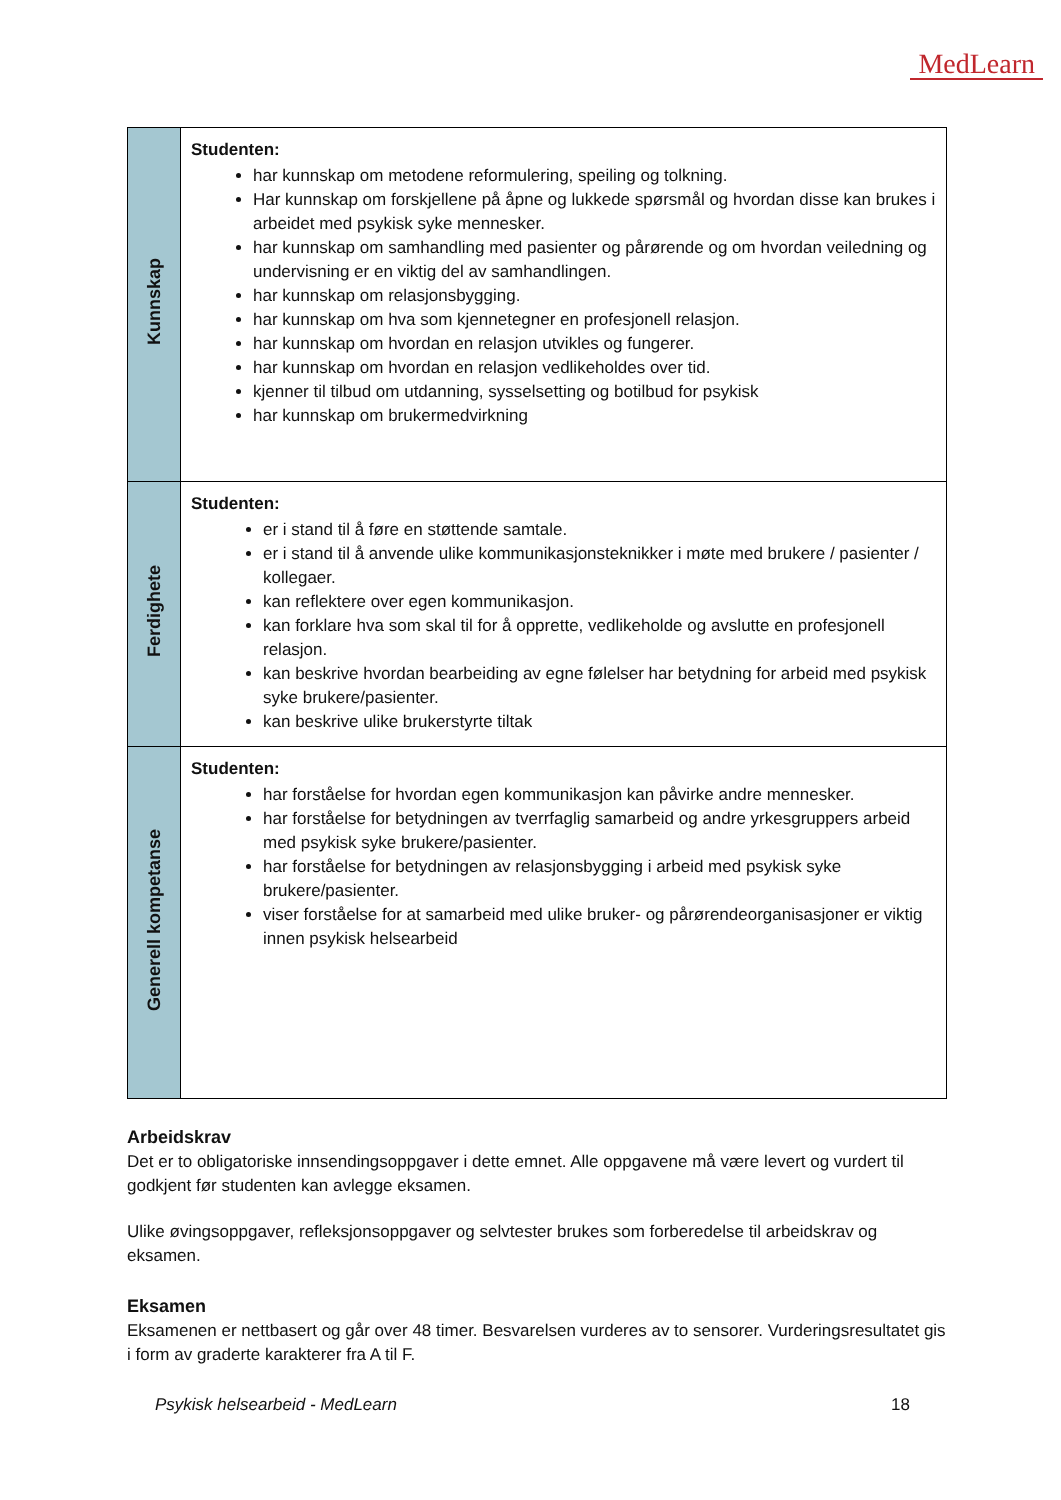MedLearn
| Kunnskap | Studenten: har kunnskap om metodene reformulering, speiling og tolkning. Har kunnskap om forskjellene på åpne og lukkede spørsmål og hvordan disse kan brukes i arbeidet med psykisk syke mennesker. har kunnskap om samhandling med pasienter og pårørende og om hvordan veiledning og undervisning er en viktig del av samhandlingen. har kunnskap om relasjonsbygging. har kunnskap om hva som kjennetegner en profesjonell relasjon. har kunnskap om hvordan en relasjon utvikles og fungerer. har kunnskap om hvordan en relasjon vedlikeholdes over tid. kjenner til tilbud om utdanning, sysselsetting og botilbud for psykisk har kunnskap om brukermedvirkning |
| Ferdighete | Studenten: er i stand til å føre en støttende samtale. er i stand til å anvende ulike kommunikasjonsteknikker i møte med brukere / pasienter / kollegaer. kan reflektere over egen kommunikasjon. kan forklare hva som skal til for å opprette, vedlikeholde og avslutte en profesjonell relasjon. kan beskrive hvordan bearbeiding av egne følelser har betydning for arbeid med psykisk syke brukere/pasienter. kan beskrive ulike brukerstyrte tiltak |
| Generell kompetanse | Studenten: har forståelse for hvordan egen kommunikasjon kan påvirke andre mennesker. har forståelse for betydningen av tverrfaglig samarbeid og andre yrkesgruppers arbeid med psykisk syke brukere/pasienter. har forståelse for betydningen av relasjonsbygging i arbeid med psykisk syke brukere/pasienter. viser forståelse for at samarbeid med ulike bruker- og pårørendeorganisasjoner er viktig innen psykisk helsearbeid |
Arbeidskrav
Det er to obligatoriske innsendingsoppgaver i dette emnet. Alle oppgavene må være levert og vurdert til godkjent før studenten kan avlegge eksamen.
Ulike øvingsoppgaver, refleksjonsoppgaver og selvtester brukes som forberedelse til arbeidskrav og eksamen.
Eksamen
Eksamenen er nettbasert og går over 48 timer. Besvarelsen vurderes av to sensorer. Vurderingsresultatet gis i form av graderte karakterer fra A til F.
Psykisk helsearbeid - MedLearn 18